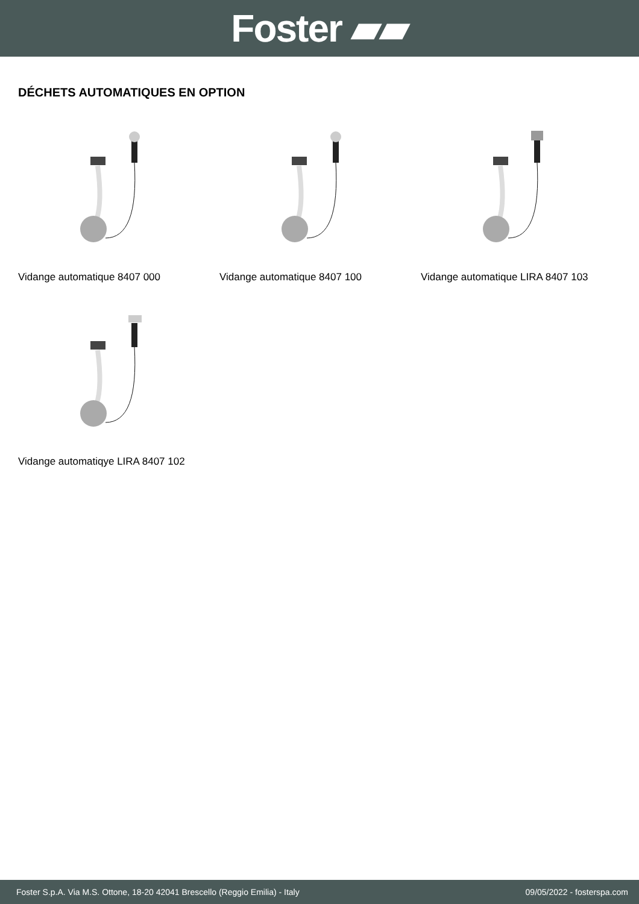Foster ▰▰
DÉCHETS AUTOMATIQUES EN OPTION
Vidange automatique 8407 000
Vidange automatique 8407 100
Vidange automatique LIRA 8407 103
Vidange automatiqye LIRA 8407 102
Foster S.p.A. Via M.S. Ottone, 18-20 42041 Brescello (Reggio Emilia) - Italy 09/05/2022 - fosterspa.com